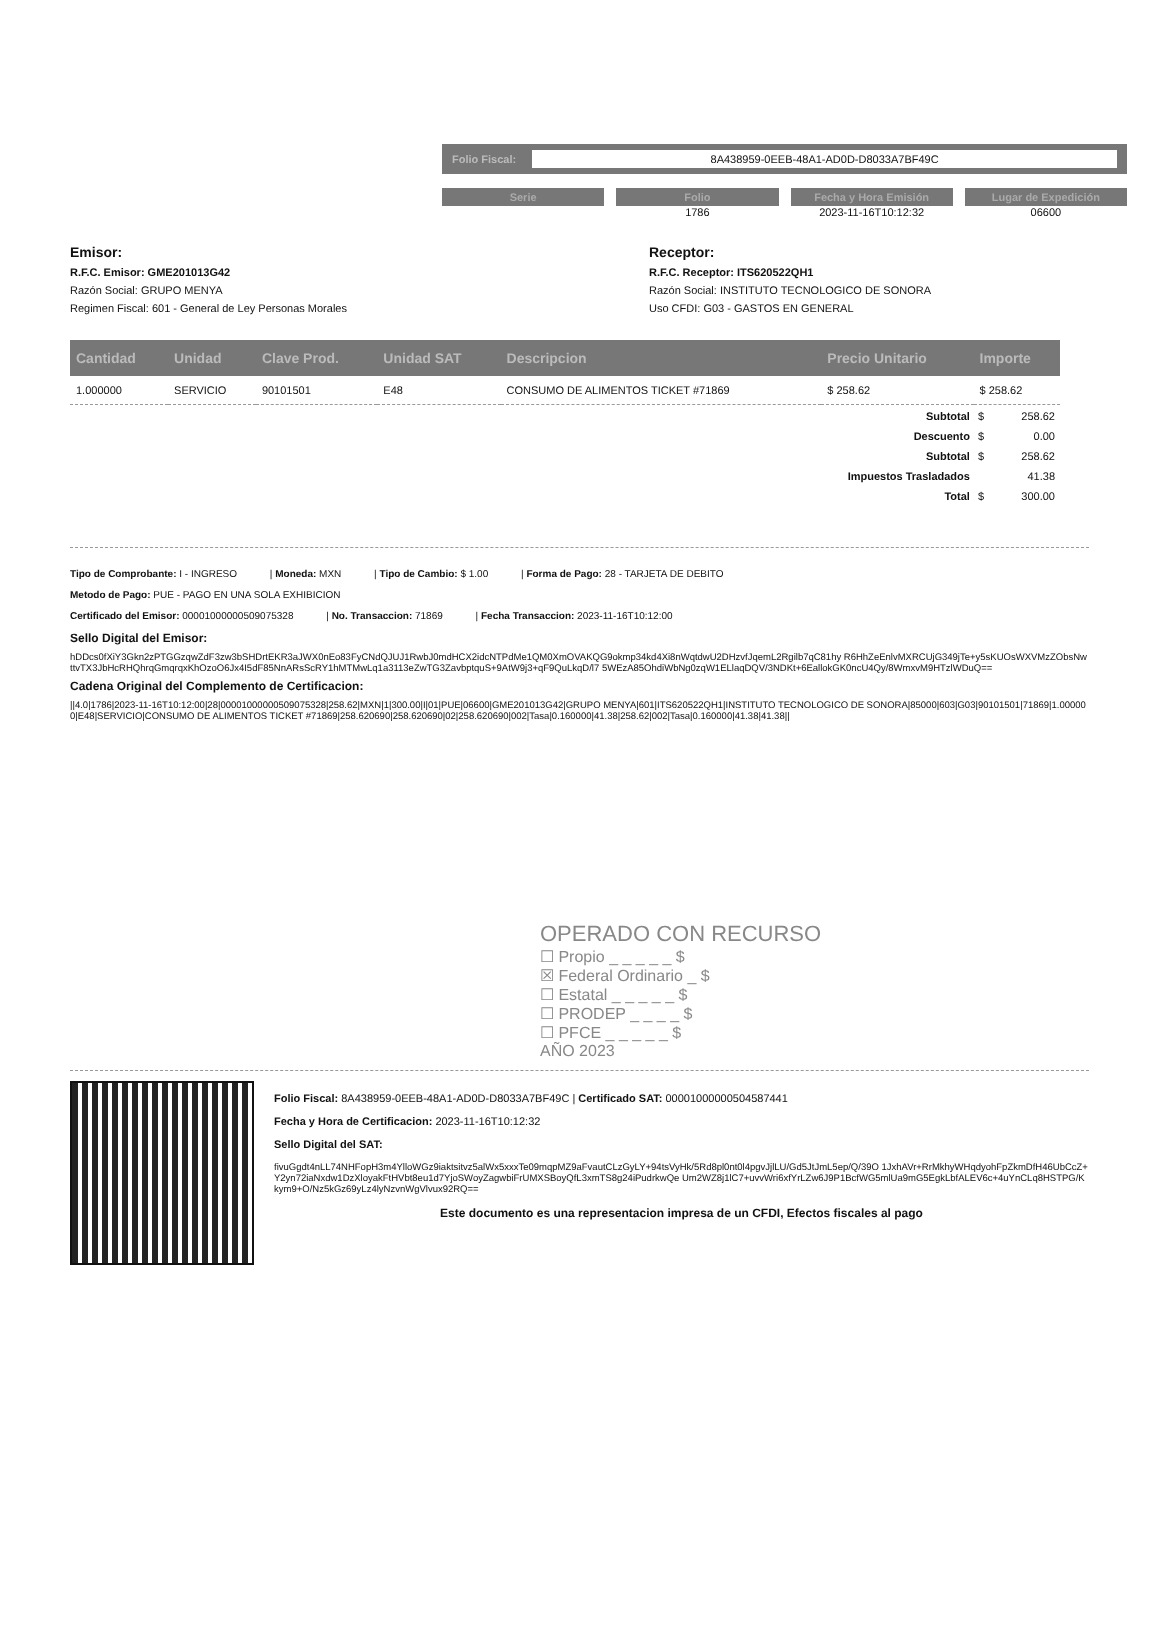Folio Fiscal: 8A438959-0EEB-48A1-AD0D-D8033A7BF49C
Serie Folio
1786
Fecha y Hora Emisión
2023-11-16T10:12:32
Lugar de Expedición
06600
Emisor:
R.F.C. Emisor: GME201013G42
Razón Social: GRUPO MENYA
Regimen Fiscal: 601 - General de Ley Personas Morales
Receptor:
R.F.C. Receptor: ITS620522QH1
Razón Social: INSTITUTO TECNOLOGICO DE SONORA
Uso CFDI: G03 - GASTOS EN GENERAL
| Cantidad | Unidad | Clave Prod. | Unidad SAT | Descripcion | Precio Unitario | Importe |
| --- | --- | --- | --- | --- | --- | --- |
| 1.000000 | SERVICIO | 90101501 | E48 | CONSUMO DE ALIMENTOS TICKET #71869 | $ 258.62 | $ 258.62 |
| Subtotal | $ | 258.62 |
| Descuento | $ | 0.00 |
| Subtotal | $ | 258.62 |
| Impuestos Trasladados | | 41.38 |
| Total | $ | 300.00 |
Tipo de Comprobante: I - INGRESO | Moneda: MXN | Tipo de Cambio: $ 1.00 | Forma de Pago: 28 - TARJETA DE DEBITO
Metodo de Pago: PUE - PAGO EN UNA SOLA EXHIBICION
Certificado del Emisor: 00001000000509075328 | No. Transaccion: 71869 | Fecha Transaccion: 2023-11-16T10:12:00
Sello Digital del Emisor:
hDDcs0fXiY3Gkn2zPTGGzqwZdF3zw3bSHDrtEKR3aJWX0nEo83FyCNdQJUJ1RwbJ0mdHCX2idcNTPdMe1QM0XmOVAKQG9okmp34kd4Xi8nWqtdwU2DHzvfJqemL2Rgilb7qC81hy R6HhZeEnlvMXRCUjG349jTe+y5sKUOsWXVMzZObsNwttvTX3JbHcRHQhrqGmqrqxKhOzoO6Jx4I5dF85NnARsScRY1hMTMwLq1a3113eZwTG3ZavbptquS+9AtW9j3+qF9QuLkqD/l7 5WEzA85OhdiWbNg0zqW1ELlaqDQV/3NDKt+6EallokGK0ncU4Qy/8WmxvM9HTzlWDuQ==
Cadena Original del Complemento de Certificacion:
||4.0|1786|2023-11-16T10:12:00|28|00001000000509075328|258.62|MXN|1|300.00|I|01|PUE|06600|GME201013G42|GRUPO MENYA|601|ITS620522QH1|INSTITUTO TECNOLOGICO DE SONORA|85000|603|G03|90101501|71869|1.000000|E48|SERVICIO|CONSUMO DE ALIMENTOS TICKET #71869|258.620690|258.620690|02|258.620690|002|Tasa|0.160000|41.38|258.62|002|Tasa|0.160000|41.38|41.38||
OPERADO CON RECURSO
☐ Propio _ _ _ _ _ $
☒ Federal Ordinario _ $
☐ Estatal _ _ _ _ _ $
☐ PRODEP _ _ _ _ $
☐ PFCE _ _ _ _ _ $
AÑO 2023
Folio Fiscal: 8A438959-0EEB-48A1-AD0D-D8033A7BF49C | Certificado SAT: 00001000000504587441
Fecha y Hora de Certificacion: 2023-11-16T10:12:32
Sello Digital del SAT:
fivuGgdt4nLL74NHFopH3m4YlloWGz9iaktsitvz5alWx5xxxTe09mqpMZ9aFvautCLzGyLY+94tsVyHk/5Rd8pl0nt0l4pgvJjlLU/Gd5JtJmL5ep/Q/39O 1JxhAVr+RrMkhyWHqdyohFpZkmDfH46UbCcZ+Y2yn72iaNxdw1DzXloyakFtHVbt8eu1d7YjoSWoyZagwbiFrUMXSBoyQfL3xmTS8g24iPudrkwQe Um2WZ8j1lC7+uvvWri6xfYrLZw6J9P1BcfWG5mlUa9mG5EgkLbfALEV6c+4uYnCLq8HSTPG/Kkym9+O/Nz5kGz69yLz4lyNzvnWgVlvux92RQ==
Este documento es una representacion impresa de un CFDI, Efectos fiscales al pago